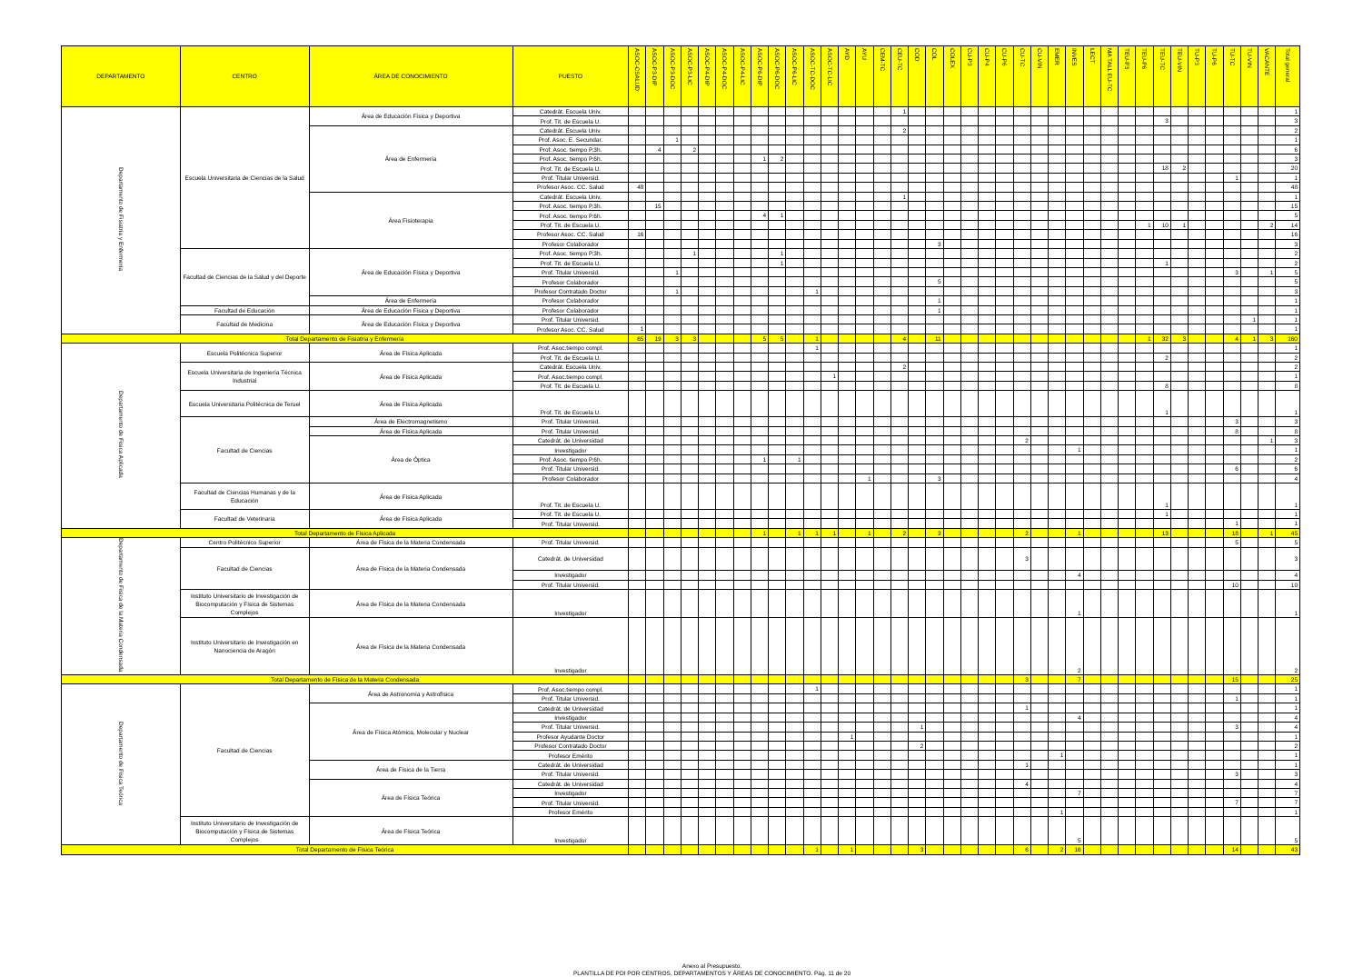| DEPARTAMENTO | CENTRO | ÁREA DE CONOCIMIENTO | PUESTO | ASOC-CSALUD | ASOC-P3-DIP | ASOC-P3-DOC | ASOC-P3-LIC | ASOC-P4-DIP | ASOC-P4-DOC | ASOC-P4-LIC | ASOC-P6-DIP | ASOC-P6-DOC | ASOC-P6-LIC | ASOC-TC-DOC | ASOC-TC-LIC | AYD | AYU | CEM-TC | CEU-TC | COD | COL | COLEX | CU-P3 | CU-P4 | CU-P6 | CU-TC | CU-VIN | EMER | INVES | LECT | MA TALL EU-TC | TEU-P3 | TEU-P6 | TEU-TC | TEU-VIN | TU-P3 | TU-P6 | TU-TC | TU-VIN | VACANTE | Total general |
| --- | --- | --- | --- | --- | --- | --- | --- | --- | --- | --- | --- | --- | --- | --- | --- | --- | --- | --- | --- | --- | --- | --- | --- | --- | --- | --- | --- | --- | --- | --- | --- | --- | --- | --- | --- | --- | --- | --- | --- | --- | --- |
| Departamento de Fisiatría y Enfermería | Escuela Universitaria de Ciencias de la Salud | Área de Educación Física y Deportiva | Catedrát. Escuela Univ. | | | | | | | | | | | | | | | | 1 | | | | | | | | | | | | | | | | | | | | | | 1 |
| | | | Prof. Tit. de Escuela U. | | | | | | | | | | | | | | | | | | | | | | | | | | | | | | | 3 | | | | | | | 3 |
| | | Área de Enfermería | Catedrát. Escuela Univ. | | | | | | | | | | | | | | | | 2 | | | | | | | | | | | | | | | | | | | | | | 2 |
| | | | Prof. Asoc. E. Secundar. | | | 1 | | | | | | | | | | | | | | | | | | | | | | | | | | | | | | | | | | | 1 |
| | | | Prof. Asoc. tiempo P.3h. | | 4 | | 2 | | | | | | | | | | | | | | | | | | | | | | | | | | | | | | | | | | 6 |
| | | | Prof. Asoc. tiempo P.6h. | | | | | | | | 1 | 2 | | | | | | | | | | | | | | | | | | | | | | | | | | | | | 3 |
| | | | Prof. Tit. de Escuela U. | | | | | | | | | | | | | | | | | | | | | | | | | | | | | | | 18 | 2 | | | | | | 20 |
| | | | Prof. Titular Universid. | | | | | | | | | | | | | | | | | | | | | | | | | | | | | | | | | | | 1 | | | 1 |
| | | | Profesor Asoc. CC. Salud | 48 | | | | | | | | | | | | | | | | | | | | | | | | | | | | | | | | | | | | | 48 |
| | | Área Fisioterapia | Catedrát. Escuela Univ. | | | | | | | | | | | | | | | | 1 | | | | | | | | | | | | | | | | | | | | | | 1 |
| | | | Prof. Asoc. tiempo P.3h. | | 15 | | | | | | | | | | | | | | | | | | | | | | | | | | | | | | | | | | | | 15 |
| | | | Prof. Asoc. tiempo P.6h. | | | | | | | | 4 | 1 | | | | | | | | | | | | | | | | | | | | | | | | | | | | | 5 |
| | | | Prof. Tit. de Escuela U. | | | | | | | | | | | | | | | | | | | | | | | | | | | | | | 1 | 10 | 1 | | | | | 2 | 14 |
| | | | Profesor Asoc. CC. Salud | 16 | | | | | | | | | | | | | | | | | | | | | | | | | | | | | | | | | | | | | 16 |
| | | | Profesor Colaborador | | | | | | | | | | | | | | | | | | 3 | | | | | | | | | | | | | | | | | | | | 3 |
| | Facultad de Ciencias de la Salud y del Deporte | Área de Educación Física y Deportiva | Prof. Asoc. tiempo P.3h. | | | | 1 | | | | | 1 | | | | | | | | | | | | | | | | | | | | | | | | | | | | | 2 |
| | | | Prof. Tit. de Escuela U. | | | | | | | | | 1 | | | | | | | | | | | | | | | | | | | | | | 1 | | | | | | | 2 |
| | | | Prof. Titular Universid. | | | 1 | | | | | | | | | | | | | | | | | | | | | | | | | | | | | | | | 3 | | 1 | 5 |
| | | | Profesor Colaborador | | | | | | | | | | | | | | | | | | 5 | | | | | | | | | | | | | | | | | | | | 5 |
| | | | Profesor Contratado Doctor | | | 1 | | | | | | | | 1 | | | | | | | | | | | | | | | | | | | | | | | | | | | 3 |
| | | Área de Enfermería | Profesor Colaborador | | | | | | | | | | | | | | | | | | 1 | | | | | | | | | | | | | | | | | | | | 1 |
| | Facultad de Educación | Área de Educación Física y Deportiva | Profesor Colaborador | | | | | | | | | | | | | | | | | | 1 | | | | | | | | | | | | | | | | | | | | 1 |
| | Facultad de Medicina | Área de Educación Física y Deportiva | Prof. Titular Universid. | | | | | | | | | | | | | | | | | | | | | | | | | | | | | | | | | | | | 1 | | 1 |
| | | | Profesor Asoc. CC. Salud | 1 | | | | | | | | | | | | | | | | | | | | | | | | | | | | | | | | | | | | | 1 |
| Total Departamento de Fisiatría y Enfermería | | | | 65 | 19 | 3 | 3 | | | | 5 | 5 | | 1 | | | | | 4 | | 11 | | | | | | | | | | | | 1 | 32 | 3 | | | 4 | 1 | 3 | 160 |
| Departamento de Física Aplicada | Escuela Politécnica Superior | Área de Física Aplicada | Prof. Asoc.tiempo compl. | | | | | | | | | | | 1 | | | | | | | | | | | | | | | | | | | | | | | | | | | 1 |
| | | | Prof. Tit. de Escuela U. | | | | | | | | | | | | | | | | | | | | | | | | | | | | | | | 2 | | | | | | | 2 |
| | Escuela Universitaria de Ingeniería Técnica Industrial | Área de Física Aplicada | Catedrát. Escuela Univ. | | | | | | | | | | | | | | | | 2 | | | | | | | | | | | | | | | | | | | | | | 2 |
| | | | Prof. Asoc.tiempo compl. | | | | | | | | | | | | 1 | | | | | | | | | | | | | | | | | | | | | | | | | | 1 |
| | | | Prof. Tit. de Escuela U. | | | | | | | | | | | | | | | | | | | | | | | | | | | | | | | 8 | | | | | | | 8 |
| | Escuela Universitaria Politécnica de Teruel | Área de Física Aplicada | Prof. Tit. de Escuela U. | | | | | | | | | | | | | | | | | | | | | | | | | | | | | | | 1 | | | | | | | 1 |
| | Facultad de Ciencias | Área de Electromagnetismo | Prof. Titular Universid. | | | | | | | | | | | | | | | | | | | | | | | | | | | | | | | | | | | 3 | | | 3 |
| | | Área de Física Aplicada | Prof. Titular Universid. | | | | | | | | | | | | | | | | | | | | | | | | | | | | | | | | | | | 8 | | | 8 |
| | | Área de Óptica | Catedrát. de Universidad | | | | | | | | | | | | | | | | | | | | | | | 2 | | | | | | | | | | | | | | 1 | 3 |
| | | | Investigador | | | | | | | | | | | | | | | | | | | | | | | | | | 1 | | | | | | | | | | | | 1 |
| | | | Prof. Asoc. tiempo P.6h. | | | | | | | | 1 | | 1 | | | | | | | | | | | | | | | | | | | | | | | | | | | | 2 |
| | | | Prof. Titular Universid. | | | | | | | | | | | | | | | | | | | | | | | | | | | | | | | | | | | 6 | | | 6 |
| | | | Profesor Colaborador | | | | | | | | | | | | | | 1 | | | | 3 | | | | | | | | | | | | | | | | | | | | 4 |
| | Facultad de Ciencias Humanas y de la Educación | Área de Física Aplicada | Prof. Tit. de Escuela U. | | | | | | | | | | | | | | | | | | | | | | | | | | | | | | | 1 | | | | | | | 1 |
| | Facultad de Veterinaria | Área de Física Aplicada | Prof. Tit. de Escuela U. | | | | | | | | | | | | | | | | | | | | | | | | | | | | | | | 1 | | | | | | | 1 |
| | | | Prof. Titular Universid. | | | | | | | | | | | | | | | | | | | | | | | | | | | | | | | | | | | 1 | | | 1 |
| Total Departamento de Física Aplicada | | | | | | | | | | | 1 | | 1 | 1 | 1 | | 1 | | 2 | | 3 | | | | | 2 | | | 1 | | | | | 13 | | | | 18 | | 1 | 45 |
| Departamento de Física de la Materia Condensada | Centro Politécnico Superior | Área de Física de la Materia Condensada | Prof. Titular Universid. | | | | | | | | | | | | | | | | | | | | | | | | | | | | | | | | | | | 5 | | | 5 |
| | Facultad de Ciencias | Área de Física de la Materia Condensada | Catedrát. de Universidad | | | | | | | | | | | | | | | | | | | | | | | 3 | | | | | | | | | | | | | | | 3 |
| | | | Investigador | | | | | | | | | | | | | | | | | | | | | | | | | | 4 | | | | | | | | | | | | 4 |
| | | | Prof. Titular Universid. | | | | | | | | | | | | | | | | | | | | | | | | | | | | | | | | | | | 10 | | | 10 |
| | Instituto Universitario de Investigación de Biocomputación y Física de Sistemas Complejos | Área de Física de la Materia Condensada | Investigador | | | | | | | | | | | | | | | | | | | | | | | | | | 1 | | | | | | | | | | | | 1 |
| | Instituto Universitario de Investigación en Nanociencia de Aragón | Área de Física de la Materia Condensada | Investigador | | | | | | | | | | | | | | | | | | | | | | | | | | 2 | | | | | | | | | | | | 2 |
| Total Departamento de Física de la Materia Condensada | | | | | | | | | | | | | | | | | | | | | | | | | | 3 | | | 7 | | | | | | | | | 15 | | | 25 |
| Departamento de Física Teórica | Facultad de Ciencias | Área de Astronomía y Astrofísica | Prof. Asoc.tiempo compl. | | | | | | | | | | | 1 | | | | | | | | | | | | | | | | | | | | | | | | | | | 1 |
| | | | Prof. Titular Universid. | | | | | | | | | | | | | | | | | | | | | | | | | | | | | | | | | | | 1 | | | 1 |
| | | Área de Física Atómica, Molecular y Nuclear | Catedrát. de Universidad | | | | | | | | | | | | | | | | | | | | | | | 1 | | | | | | | | | | | | | | | 1 |
| | | | Investigador | | | | | | | | | | | | | | | | | | | | | | | | | | 4 | | | | | | | | | | | | 4 |
| | | | Prof. Titular Universid. | | | | | | | | | | | | | | | | | 1 | | | | | | | | | | | | | | | | | | 3 | | | 4 |
| | | | Profesor Ayudante Doctor | | | | | | | | | | | | | 1 | | | | | | | | | | | | | | | | | | | | | | | | | 1 |
| | | | Profesor Contratado Doctor | | | | | | | | | | | | | | | | | 2 | | | | | | | | | | | | | | | | | | | | | 2 |
| | | | Profesor Emérito | | | | | | | | | | | | | | | | | | | | | | | | | 1 | | | | | | | | | | | | | 1 |
| | | Área de Física de la Tierra | Catedrát. de Universidad | | | | | | | | | | | | | | | | | | | | | | | 1 | | | | | | | | | | | | | | | 1 |
| | | | Prof. Titular Universid. | | | | | | | | | | | | | | | | | | | | | | | | | | | | | | | | | | | 3 | | | 3 |
| | | Área de Física Teórica | Catedrát. de Universidad | | | | | | | | | | | | | | | | | | | | | | | 4 | | | | | | | | | | | | | | | 4 |
| | | | Investigador | | | | | | | | | | | | | | | | | | | | | | | | | | 7 | | | | | | | | | | | | 7 |
| | | | Prof. Titular Universid. | | | | | | | | | | | | | | | | | | | | | | | | | | | | | | | | | | | 7 | | | 7 |
| | | | Profesor Emérito | | | | | | | | | | | | | | | | | | | | | | | | | 1 | | | | | | | | | | | | | 1 |
| | Instituto Universitario de Investigación de Biocomputación y Física de Sistemas Complejos | Área de Física Teórica | Investigador | | | | | | | | | | | | | | | | | | | | | | | | | | 5 | | | | | | | | | | | | 5 |
| Total Departamento de Física Teórica | | | | | | | | | | | | | | 1 | | 1 | | | | 3 | | | | | | 6 | | 2 | 16 | | | | | | | | | 14 | | | 43 |
Anexo al Presupuesto.
PLANTILLA DE PDI POR CENTROS, DEPARTAMENTOS Y ÁREAS DE CONOCIMIENTO. Pág. 11 de 20